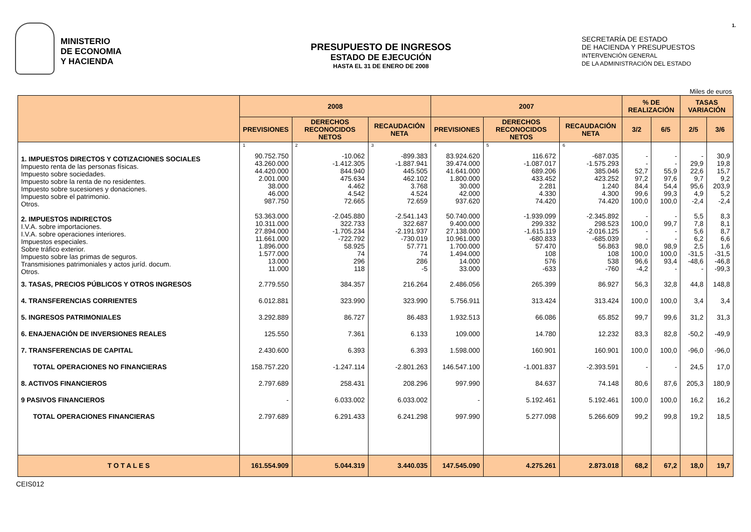MINISTERIO
DE ECONOMIA
Y HACIENDA
PRESUPUESTO DE INGRESOS
ESTADO DE EJECUCIÓN
HASTA EL 31 DE ENERO DE 2008
SECRETARÍA DE ESTADO
DE HACIENDA Y PRESUPUESTOS
INTERVENCIÓN GENERAL
DE LA ADMINISTRACIÓN DEL ESTADO
1.
Miles de euros
| | 2008 | | | 2007 | | | % DE REALIZACIÓN | | TASAS VARIACIÓN | |
| --- | --- | --- | --- | --- | --- | --- | --- | --- | --- | --- |
| | PREVISIONES | DERECHOS RECONOCIDOS NETOS | RECAUDACIÓN NETA | PREVISIONES | DERECHOS RECONOCIDOS NETOS | RECAUDACIÓN NETA | 3/2 | 6/5 | 2/5 | 3/6 |
| | 1 | 2 | 3 | 4 | 5 | 6 | | | | |
| 1. IMPUESTOS DIRECTOS Y COTIZACIONES SOCIALES Impuesto renta de las personas físicas. Impuesto sobre sociedades. Impuesto sobre la renta de no residentes. Impuesto sobre sucesiones y donaciones. Impuesto sobre el patrimonio. Otros. | 90.752.750 43.260.000 44.420.000 2.001.000 38.000 46.000 987.750 | -10.062 -1.412.305 844.940 475.634 4.462 4.542 72.665 | -899.383 -1.887.941 445.505 462.102 3.768 4.524 72.659 | 83.924.620 39.474.000 41.641.000 1.800.000 30.000 42.000 937.620 | 116.672 -1.087.017 689.206 433.452 2.281 4.330 74.420 | -687.035 -1.575.293 385.046 423.252 1.240 4.300 74.420 | - - 52,7 97,2 84,4 99,6 100,0 | - - 55,9 97,6 54,4 99,3 100,0 | - 29,9 22,6 9,7 95,6 4,9 -2,4 | 30,9 19,8 15,7 9,2 203,9 5,2 -2,4 |
| 2. IMPUESTOS INDIRECTOS I.V.A. sobre importaciones. I.V.A. sobre operaciones interiores. Impuestos especiales. Sobre tráfico exterior. Impuesto sobre las primas de seguros. Transmisiones patrimoniales y actos juríd. docum. Otros. | 53.363.000 10.311.000 27.894.000 11.661.000 1.896.000 1.577.000 13.000 11.000 | -2.045.880 322.733 -1.705.234 -722.792 58.925 74 296 118 | -2.541.143 322.687 -2.191.937 -730.019 57.771 74 286 -5 | 50.740.000 9.400.000 27.138.000 10.961.000 1.700.000 1.494.000 14.000 33.000 | -1.939.099 299.332 -1.615.119 -680.833 57.470 108 576 -633 | -2.345.892 298.523 -2.016.125 -685.039 56.863 108 538 -760 | - 100,0 - - 98,0 100,0 96,6 -4,2 | - 99,7 - - 98,9 100,0 93,4 - | 5,5 7,8 5,6 6,2 2,5 -31,5 -48,6 - | 8,3 8,1 8,7 6,6 1,6 -31,5 -46,8 -99,3 |
| 3. TASAS, PRECIOS PÚBLICOS Y OTROS INGRESOS | 2.779.550 | 384.357 | 216.264 | 2.486.056 | 265.399 | 86.927 | 56,3 | 32,8 | 44,8 | 148,8 |
| 4. TRANSFERENCIAS CORRIENTES | 6.012.881 | 323.990 | 323.990 | 5.756.911 | 313.424 | 313.424 | 100,0 | 100,0 | 3,4 | 3,4 |
| 5. INGRESOS PATRIMONIALES | 3.292.889 | 86.727 | 86.483 | 1.932.513 | 66.086 | 65.852 | 99,7 | 99,6 | 31,2 | 31,3 |
| 6. ENAJENACIÓN DE INVERSIONES REALES | 125.550 | 7.361 | 6.133 | 109.000 | 14.780 | 12.232 | 83,3 | 82,8 | -50,2 | -49,9 |
| 7. TRANSFERENCIAS DE CAPITAL | 2.430.600 | 6.393 | 6.393 | 1.598.000 | 160.901 | 160.901 | 100,0 | 100,0 | -96,0 | -96,0 |
| TOTAL OPERACIONES NO FINANCIERAS | 158.757.220 | -1.247.114 | -2.801.263 | 146.547.100 | -1.001.837 | -2.393.591 | - | - | 24,5 | 17,0 |
| 8. ACTIVOS FINANCIEROS | 2.797.689 | 258.431 | 208.296 | 997.990 | 84.637 | 74.148 | 80,6 | 87,6 | 205,3 | 180,9 |
| 9 PASIVOS FINANCIEROS | - | 6.033.002 | 6.033.002 | - | 5.192.461 | 5.192.461 | 100,0 | 100,0 | 16,2 | 16,2 |
| TOTAL OPERACIONES FINANCIERAS | 2.797.689 | 6.291.433 | 6.241.298 | 997.990 | 5.277.098 | 5.266.609 | 99,2 | 99,8 | 19,2 | 18,5 |
| T O T A L E S | 161.554.909 | 5.044.319 | 3.440.035 | 147.545.090 | 4.275.261 | 2.873.018 | 68,2 | 67,2 | 18,0 | 19,7 |
CEIS012